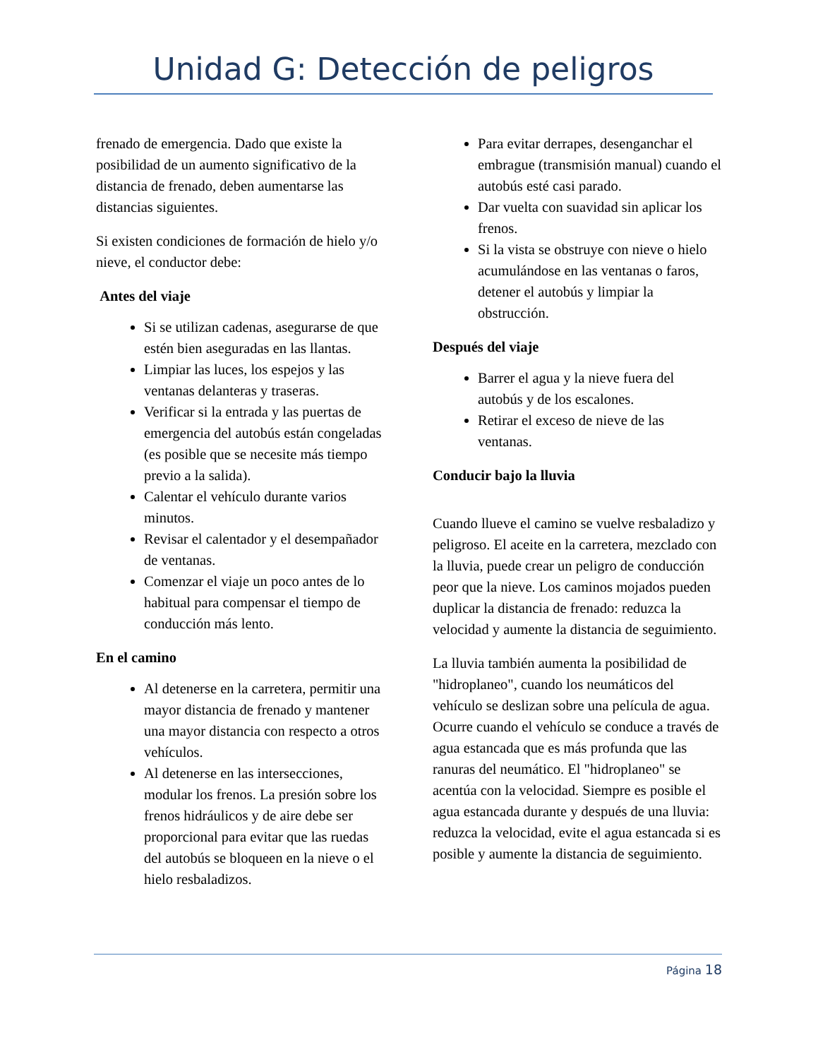Unidad G: Detección de peligros
frenado de emergencia. Dado que existe la posibilidad de un aumento significativo de la distancia de frenado, deben aumentarse las distancias siguientes.
Si existen condiciones de formación de hielo y/o nieve, el conductor debe:
Antes del viaje
Si se utilizan cadenas, asegurarse de que estén bien aseguradas en las llantas.
Limpiar las luces, los espejos y las ventanas delanteras y traseras.
Verificar si la entrada y las puertas de emergencia del autobús están congeladas (es posible que se necesite más tiempo previo a la salida).
Calentar el vehículo durante varios minutos.
Revisar el calentador y el desempañador de ventanas.
Comenzar el viaje un poco antes de lo habitual para compensar el tiempo de conducción más lento.
En el camino
Al detenerse en la carretera, permitir una mayor distancia de frenado y mantener una mayor distancia con respecto a otros vehículos.
Al detenerse en las intersecciones, modular los frenos. La presión sobre los frenos hidráulicos y de aire debe ser proporcional para evitar que las ruedas del autobús se bloqueen en la nieve o el hielo resbaladizos.
Para evitar derrapes, desenganchar el embrague (transmisión manual) cuando el autobús esté casi parado.
Dar vuelta con suavidad sin aplicar los frenos.
Si la vista se obstruye con nieve o hielo acumulándose en las ventanas o faros, detener el autobús y limpiar la obstrucción.
Después del viaje
Barrer el agua y la nieve fuera del autobús y de los escalones.
Retirar el exceso de nieve de las ventanas.
Conducir bajo la lluvia
Cuando llueve el camino se vuelve resbaladizo y peligroso. El aceite en la carretera, mezclado con la lluvia, puede crear un peligro de conducción peor que la nieve. Los caminos mojados pueden duplicar la distancia de frenado: reduzca la velocidad y aumente la distancia de seguimiento.
La lluvia también aumenta la posibilidad de "hidroplaneo", cuando los neumáticos del vehículo se deslizan sobre una película de agua. Ocurre cuando el vehículo se conduce a través de agua estancada que es más profunda que las ranuras del neumático. El "hidroplaneo" se acentúa con la velocidad. Siempre es posible el agua estancada durante y después de una lluvia: reduzca la velocidad, evite el agua estancada si es posible y aumente la distancia de seguimiento.
Página 18